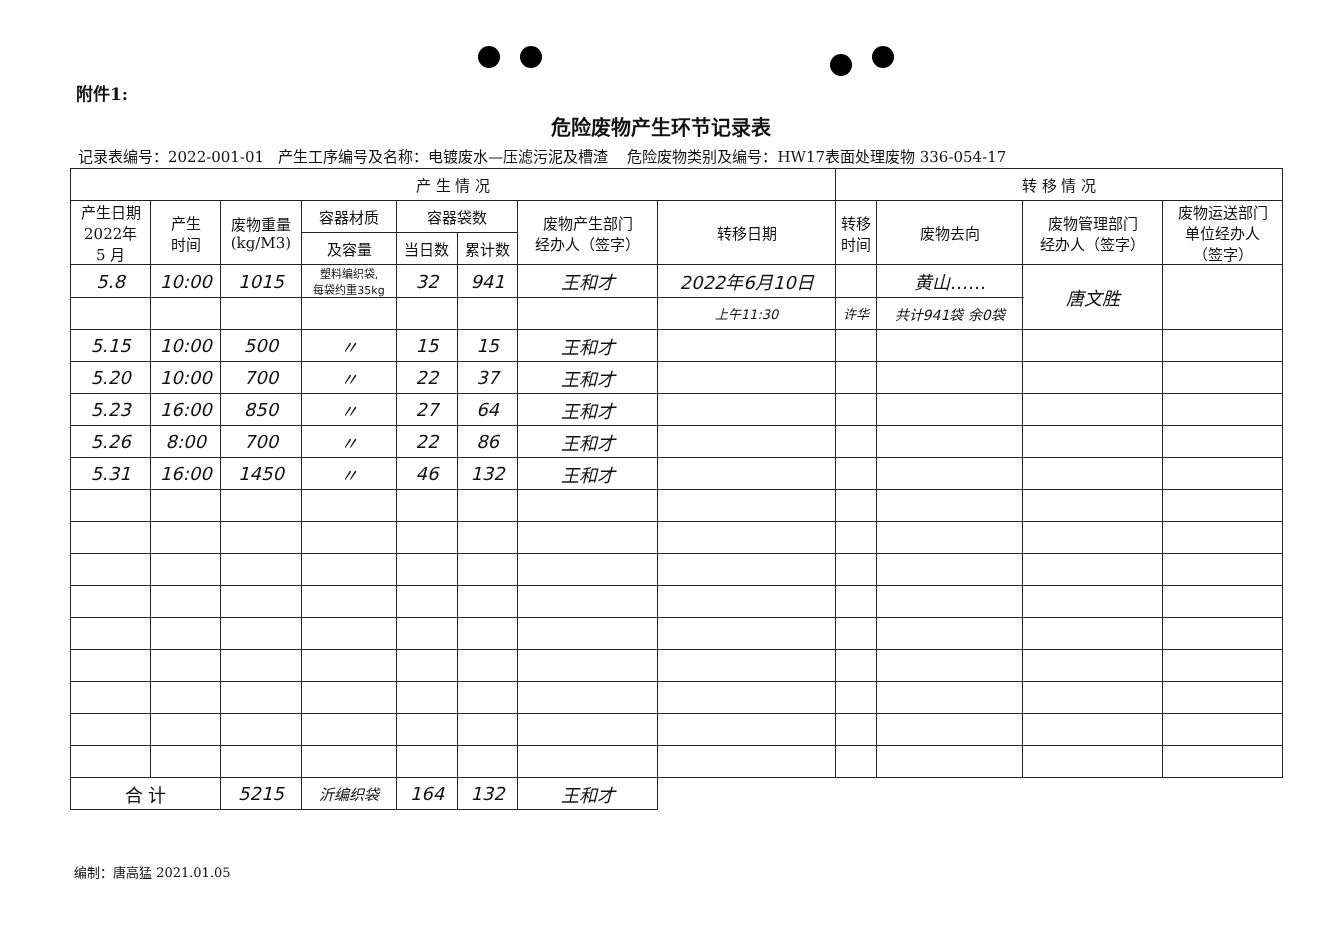附件1:
危险废物产生环节记录表
记录表编号：2022-001-01 产生工序编号及名称：电镀废水—压滤污泥及槽渣 危险废物类别及编号：HW17表面处理废物 336-054-17
| 产 生 情 况 | | | | | | | | 转 移 情 况 | | | |
| --- | --- | --- | --- | --- | --- | --- | --- | --- | --- | --- | --- |
| 产生日期 2022年 5 月 | 产生 时间 | 废物重量 (kg/M3) | 容器材质 | 容器袋数 | | 废物产生部门 经办人（签字） | 转移日期 | 转移 时间 | 废物去向 | 废物管理部门 经办人（签字） | 废物运送部门 单位经办人 （签字） |
| | | | 及容量 | 当日数 | 累计数 | | | | | | |
| 5.8 | 10:00 | 1015 | 塑料编织袋, 每袋约重35kg | 32 | 941 | 王和才 | 2022年6月10日 | | 黄山…… | 唐文胜 | |
| | | | | | | | 上午11:30 | 许华 | 共计941袋 余0袋 | | |
| 5.15 | 10:00 | 500 | 〃 | 15 | 15 | 王和才 | | | | | |
| 5.20 | 10:00 | 700 | 〃 | 22 | 37 | 王和才 | | | | | |
| 5.23 | 16:00 | 850 | 〃 | 27 | 64 | 王和才 | | | | | |
| 5.26 | 8:00 | 700 | 〃 | 22 | 86 | 王和才 | | | | | |
| 5.31 | 16:00 | 1450 | 〃 | 46 | 132 | 王和才 | | | | | |
| 合 计 | | 5215 | 沂编织袋 | 164 | 132 | 王和才 | | | | | |
编制：唐高猛 2021.01.05